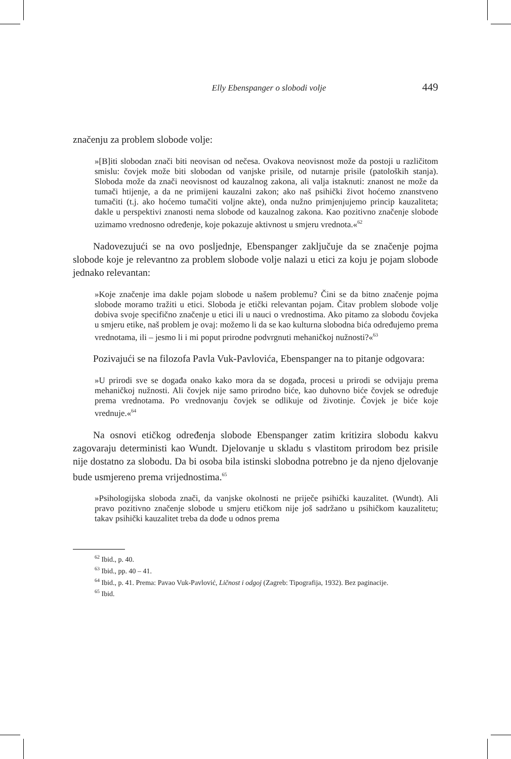Elly Ebenspanger o slobodi volje 449
značenju za problem slobode volje:
»[B]iti slobodan znači biti neovisan od nečesa. Ovakova neovisnost može da postoji u različitom smislu: čovjek može biti slobodan od vanjske prisile, od nutarnje prisile (patoloških stanja). Sloboda može da znači neovisnost od kauzalnog zakona, ali valja istaknuti: znanost ne može da tumači htijenje, a da ne primijeni kauzalni zakon; ako naš psihički život hoćemo znanstveno tumačiti (t.j. ako hoćemo tumačiti voljne akte), onda nužno primjenjujemo princip kauzaliteta; dakle u perspektivi znanosti nema slobode od kauzalnog zakona. Kao pozitivno značenje slobode uzimamo vrednosno određenje, koje pokazuje aktivnost u smjeru vrednota.«<sup>62</sup>
Nadovezujući se na ovo posljednje, Ebenspanger zaključuje da se značenje pojma slobode koje je relevantno za problem slobode volje nalazi u etici za koju je pojam slobode jednako relevantan:
»Koje značenje ima dakle pojam slobode u našem problemu? Čini se da bitno značenje pojma slobode moramo tražiti u etici. Sloboda je etički relevantan pojam. Čitav problem slobode volje dobiva svoje specifično značenje u etici ili u nauci o vrednostima. Ako pitamo za slobodu čovjeka u smjeru etike, naš problem je ovaj: možemo li da se kao kulturna slobodna bića određujemo prema vrednotama, ili – jesmo li i mi poput prirodne podvrgnuti mehaničkoj nužnosti?«<sup>63</sup>
Pozivajući se na filozofa Pavla Vuk-Pavlovića, Ebenspanger na to pitanje odgovara:
»U prirodi sve se događa onako kako mora da se događa, procesi u prirodi se odvijaju prema mehaničkoj nužnosti. Ali čovjek nije samo prirodno biće, kao duhovno biće čovjek se određuje prema vrednotama. Po vrednovanju čovjek se odlikuje od životinje. Čovjek je biće koje vrednuje.«<sup>64</sup>
Na osnovi etičkog određenja slobode Ebenspanger zatim kritizira slobodu kakvu zagovaraju deterministi kao Wundt. Djelovanje u skladu s vlastitom prirodom bez prisile nije dostatno za slobodu. Da bi osoba bila istinski slobodna potrebno je da njeno djelovanje bude usmjereno prema vrijednostima.<sup>65</sup>
»Psihologijska sloboda znači, da vanjske okolnosti ne priječe psihički kauzalitet. (Wundt). Ali pravo pozitivno značenje slobode u smjeru etičkom nije još sadržano u psihičkom kauzalitetu; takav psihički kauzalitet treba da dođe u odnos prema
<sup>62</sup> Ibid., p. 40.
<sup>63</sup> Ibid., pp. 40 – 41.
<sup>64</sup> Ibid., p. 41. Prema: Pavao Vuk-Pavlović, Ličnost i odgoj (Zagreb: Tipografija, 1932). Bez paginacije.
<sup>65</sup> Ibid.